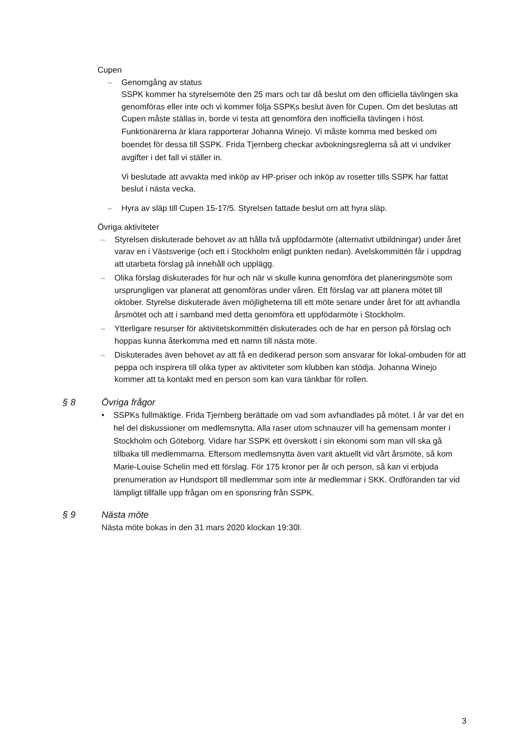Cupen
– Genomgång av status
SSPK kommer ha styrelsemöte den 25 mars och tar då beslut om den officiella tävlingen ska genomföras eller inte och vi kommer följa SSPKs beslut även för Cupen. Om det beslutas att Cupen måste ställas in, borde vi testa att genomföra den inofficiella tävlingen i höst.
Funktionärerna är klara rapporterar Johanna Winejo. Vi måste komma med besked om boendet för dessa till SSPK. Frida Tjernberg checkar avbokningsreglerna så att vi undviker avgifter i det fall vi ställer in.
Vi beslutade att avvakta med inköp av HP-priser och inköp av rosetter tills SSPK har fattat beslut i nästa vecka.
– Hyra av släp till Cupen 15-17/5. Styrelsen fattade beslut om att hyra släp.
Övriga aktiviteter
– Styrelsen diskuterade behovet av att hålla två uppfödarmöte (alternativt utbildningar) under året varav en i Västsverige (och ett i Stockholm enligt punkten nedan). Avelskommittén får i uppdrag att utarbeta förslag på innehåll och upplägg.
– Olika förslag diskuterades för hur och när vi skulle kunna genomföra det planeringsmöte som ursprungligen var planerat att genomföras under våren. Ett förslag var att planera mötet till oktober. Styrelse diskuterade även möjligheterna till ett möte senare under året för att avhandla årsmötet och att i samband med detta genomföra ett uppfödarmöte i Stockholm.
– Ytterligare resurser för aktivitetskommittén diskuterades och de har en person på förslag och hoppas kunna återkomma med ett namn till nästa möte.
– Diskuterades även behovet av att få en dedikerad person som ansvarar för lokal-ombuden för att peppa och inspirera till olika typer av aktiviteter som klubben kan stödja. Johanna Winejo kommer att ta kontakt med en person som kan vara tänkbar för rollen.
§ 8 Övriga frågor
• SSPKs fullmäktige. Frida Tjernberg berättade om vad som avhandlades på mötet. I år var det en hel del diskussioner om medlemsnytta. Alla raser utom schnauzer vill ha gemensam monter i Stockholm och Göteborg. Vidare har SSPK ett överskott i sin ekonomi som man vill ska gå tillbaka till medlemmarna. Eftersom medlemsnytta även varit aktuellt vid vårt årsmöte, så kom Marie-Louise Schelin med ett förslag. För 175 kronor per år och person, så kan vi erbjuda prenumeration av Hundsport till medlemmar som inte är medlemmar i SKK. Ordföranden tar vid lämpligt tillfälle upp frågan om en sponsring från SSPK.
§ 9 Nästa möte
Nästa möte bokas in den 31 mars 2020 klockan 19:30l.
3